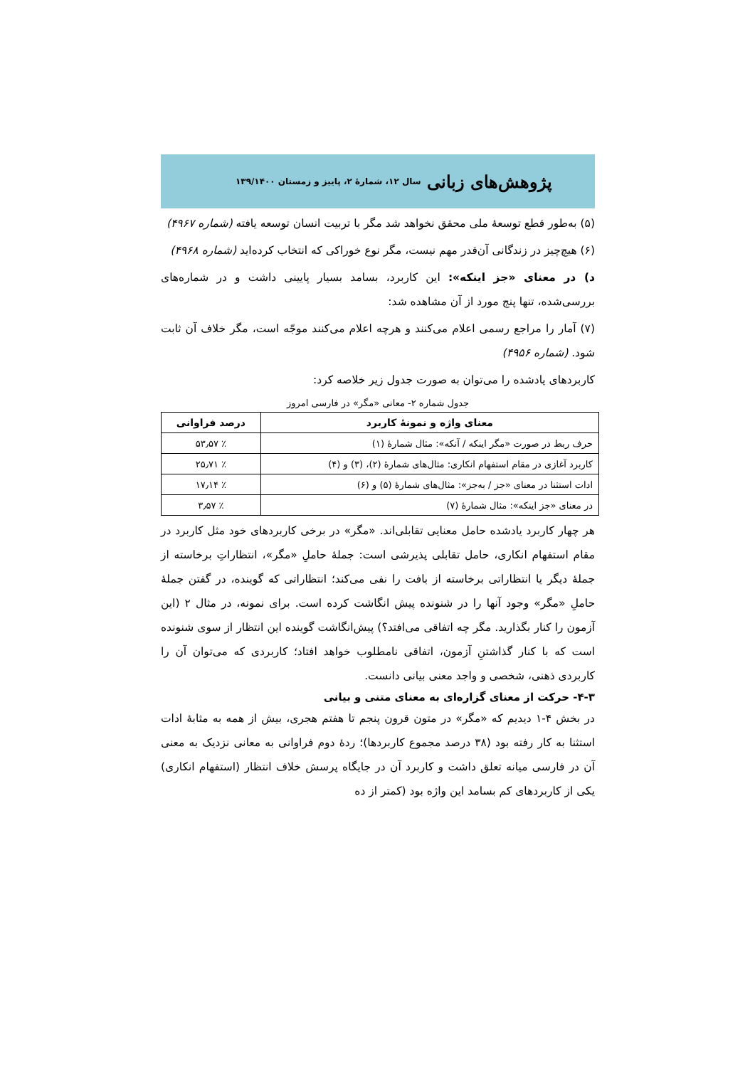پژوهش‌های زبانی سال ۱۲، شمارهٔ ۲، پاییز و زمستان ۱۳۹/۱۴۰۰
(۵) به‌طور قطع توسعهٔ ملی محقق نخواهد شد مگر با تربیت انسان توسعه یافته (شماره ۴۹۶۷)
(۶) هیچ‌چیز در زندگانی آن‌قدر مهم نیست، مگر نوع خوراکی که انتخاب کرده‌اید (شماره ۴۹۶۸)
د) در معنای «جز اینکه»: این کاربرد، بسامد بسیار پایینی داشت و در شماره‌های بررسی‌شده، تنها پنج مورد از آن مشاهده شد:
(۷) آمار را مراجع رسمی اعلام می‌کنند و هرچه اعلام می‌کنند موجّه است، مگر خلاف آن ثابت شود. (شماره ۴۹۵۶)
کاربردهای یادشده را می‌توان به صورت جدول زیر خلاصه کرد:
جدول شماره ۲- معانی «مگر» در فارسی امروز
| معنای واژه و نمونهٔ کاربرد | درصد فراوانی |
| --- | --- |
| حرف ربط در صورت «مگر اینکه / آنکه»: مثال شمارهٔ (۱) | ٪ ۵۳٫۵۷ |
| کاربرد آغازی در مقام استفهام انکاری: مثال‌های شمارهٔ (۲)، (۳) و (۴) | ٪ ۲۵٫۷۱ |
| ادات استثنا در معنای «جز / به‌جز»: مثال‌های شمارهٔ (۵) و (۶) | ٪ ۱۷٫۱۴ |
| در معنای «جز اینکه»: مثال شمارهٔ (۷) | ٪ ۳٫۵۷ |
هر چهار کاربرد یادشده حامل معنایی تقابلی‌اند. «مگر» در برخی کاربردهای خود مثل کاربرد در مقام استفهام انکاری، حامل تقابلی پذیرشی است: جملهٔ حاملِ «مگر»، انتظاراتِ برخاسته از جملهٔ دیگر یا انتظاراتی برخاسته از بافت را نفی می‌کند؛ انتظاراتی که گوینده، در گفتن جملهٔ حاملِ «مگر» وجود آنها را در شنونده پیش انگاشت کرده است. برای نمونه، در مثال ۲ (این آزمون را کنار بگذارید. مگر چه اتفاقی می‌افتد؟) پیش‌انگاشت گوینده این انتظار از سوی شنونده است که با کنار گذاشتنِ آزمون، اتفاقی نامطلوب خواهد افتاد؛ کاربردی که می‌توان آن را کاربردی ذهنی، شخصی و واجد معنی بیانی دانست.
۴-۳- حرکت از معنای گزاره‌ای به معنای متنی و بیانی
در بخش ۴-۱ دیدیم که «مگر» در متون قرون پنجم تا هفتم هجری، بیش از همه به مثابهٔ ادات استثنا به کار رفته بود (۳۸ درصد مجموع کاربردها)؛ ردهٔ دوم فراوانی به معانی نزدیک به معنی آن در فارسی میانه تعلق داشت و کاربرد آن در جایگاه پرسش خلاف انتظار (استفهام انکاری) یکی از کاربردهای کم بسامد این واژه بود (کمتر از ده